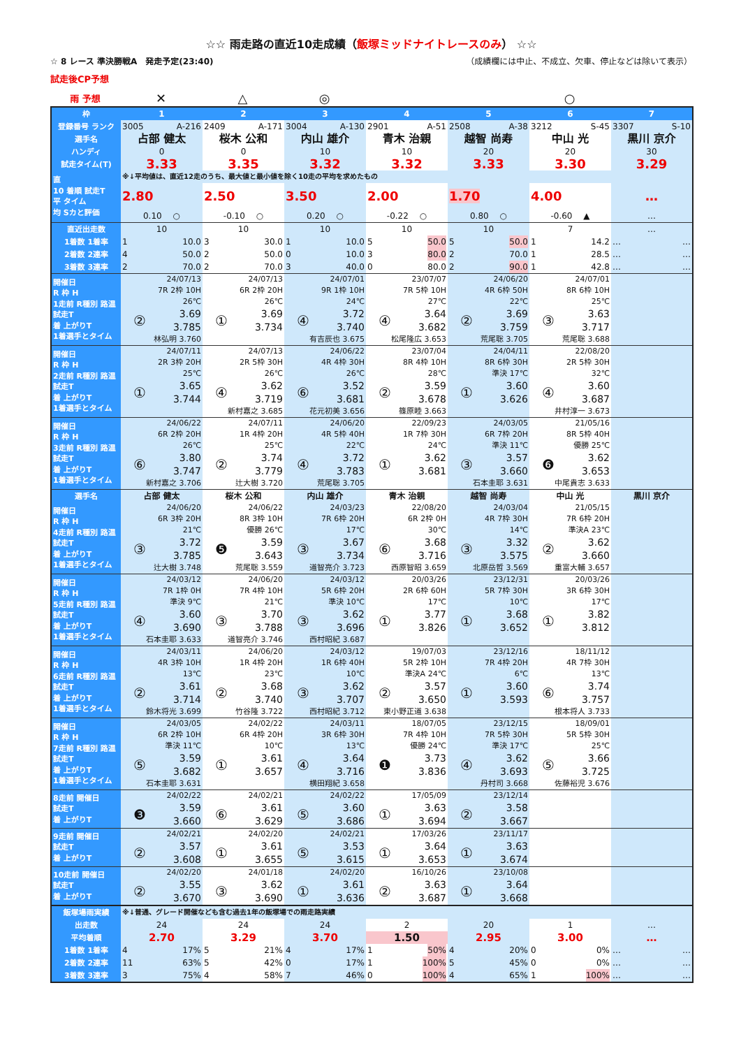☆☆ 雨走路の直近10走成績（飯塚ミッドナイトレースのみ） ☆☆
☆ 8 レース 準決勝戦A　発走予定(23:40) （成績欄には中止、不成立、欠車、停止などは除いて表示）
試走後CP予想
雨 予想
✕ △ ◎ ○
| 枠 | 1 | 2 | 3 | 4 | 5 | 6 | 7 |
| 登録番号 ランク | 3005 A-216 | 2409 A-171 | 3004 A-130 | 2901 A-51 | 2508 A-38 | 3212 S-45 | 3307 S-10 |
| 選手名 | 占部 健太 | 桜木 公和 | 内山 雄介 | 青木 治親 | 越智 尚寿 | 中山 光 | 黒川 京介 |
| ハンディ | 0 | 0 | 10 | 10 | 20 | 20 | 30 |
| 試走タイム(T) | 3.33 | 3.35 | 3.32 | 3.32 | 3.33 | 3.30 | 3.29 |
| 直 10 着順 試走T 平 タイム 均 Sカと評価 | ※↓平均値は、直近12走のうち、最大値と最小値を除く10走の平均を求めたもの | | | | | | |
| | 2.80 | 2.50 | 3.50 | 2.00 | 1.70 | 4.00 | … |
| | 0.10 ○ | -0.10 ○ | 0.20 ○ | -0.22 ○ | 0.80 ○ | -0.60 ▲ | … |
| 直近出走数 | 10 | 10 | 10 | 10 | 10 | 7 | … |
| 1着数 1着率 | 1 10.0 | 3 30.0 | 1 10.0 | 5 50.0 | 5 50.0 | 1 14.2 | … … |
| 2着数 2連率 | 4 50.0 | 2 50.0 | 0 10.0 | 3 80.0 | 2 70.0 | 1 28.5 | … … |
| 3着数 3連率 | 2 70.0 | 2 70.0 | 3 40.0 | 0 80.0 | 2 90.0 | 1 42.8 | … … |
| 開催日 R 枠 H 1走前 R種別 路温 試走T 着 上がりT 1着選手とタイム | 24/07/13 7R 2枠 10H 26℃ ② 3.69 3.785 林弘明 3.760 | 24/07/13 6R 2枠 20H 26℃ ① 3.69 3.734 | 24/07/01 9R 1枠 10H 24℃ ④ 3.72 3.740 有吉辰也 3.675 | 23/07/07 7R 5枠 10H 27℃ ④ 3.64 3.682 松尾隆広 3.653 | 24/06/20 4R 6枠 50H 22℃ ② 3.69 3.759 荒尾聡 3.705 | 24/07/01 8R 6枠 10H 25℃ ③ 3.63 3.717 荒尾聡 3.688 | |
| 開催日 R 枠 H 2走前 R種別 路温 試走T 着 上がりT 1着選手とタイム | 24/07/11 2R 3枠 20H 25℃ ① 3.65 3.744 | 24/07/13 2R 5枠 30H 26℃ ④ 3.62 3.719 新村嘉之 3.685 | 24/06/22 4R 4枠 30H 26℃ ⑥ 3.52 3.681 花元初美 3.656 | 23/07/04 8R 4枠 10H 28℃ ② 3.59 3.678 篠原睦 3.663 | 24/04/11 8R 6枠 30H 準決 17℃ ① 3.60 3.626 | 22/08/20 2R 5枠 30H 32℃ ④ 3.60 3.687 井村淳一 3.673 | |
| 開催日 R 枠 H 3走前 R種別 路温 試走T 着 上がりT 1着選手とタイム | 24/06/22 6R 2枠 20H 26℃ ⑥ 3.80 3.747 新村嘉之 3.706 | 24/07/11 1R 4枠 20H 25℃ ② 3.74 3.779 辻大樹 3.720 | 24/06/20 4R 5枠 40H 22℃ ④ 3.72 3.783 荒尾聡 3.705 | 22/09/23 1R 7枠 30H 24℃ ① 3.62 3.681 | 24/03/05 6R 7枠 20H 準決 11℃ ③ 3.57 3.660 石本圭耶 3.631 | 21/05/16 8R 5枠 40H 優勝 25℃ ❻ 3.62 3.653 中尾貴志 3.633 | |
| 選手名 | 占部 健太 | 桜木 公和 | 内山 雄介 | 青木 治親 | 越智 尚寿 | 中山 光 | 黒川 京介 |
| 開催日 R 枠 H 4走前 R種別 路温 試走T 着 上がりT 1着選手とタイム | 24/06/20 6R 3枠 20H 21℃ ③ 3.72 3.785 辻大樹 3.748 | 24/06/22 8R 3枠 10H 優勝 26℃ ❺ 3.59 3.643 荒尾聡 3.559 | 24/03/23 7R 6枠 20H 17℃ ③ 3.67 3.734 道智亮介 3.723 | 22/08/20 6R 2枠 0H 30℃ ⑥ 3.68 3.716 西原智昭 3.659 | 24/03/04 4R 7枠 30H 14℃ ③ 3.32 3.575 北原岳哲 3.569 | 21/05/15 7R 6枠 20H 準決A 23℃ ② 3.62 3.660 重富大輔 3.657 | |
| 開催日 R 枠 H 5走前 R種別 路温 試走T 着 上がりT 1着選手とタイム | 24/03/12 7R 1枠 0H 準決 9℃ ④ 3.60 3.690 石本圭耶 3.633 | 24/06/20 7R 4枠 10H 21℃ ③ 3.70 3.788 道智亮介 3.746 | 24/03/12 5R 6枠 20H 準決 10℃ ③ 3.62 3.696 西村昭紀 3.687 | 20/03/26 2R 6枠 60H 17℃ ① 3.77 3.826 | 23/12/31 5R 7枠 30H 10℃ ① 3.68 3.652 | 20/03/26 3R 6枠 30H 17℃ ① 3.82 3.812 | |
| 開催日 R 枠 H 6走前 R種別 路温 試走T 着 上がりT 1着選手とタイム | 24/03/11 4R 3枠 10H 13℃ ② 3.61 3.714 鈴木将光 3.699 | 24/06/20 1R 4枠 20H 23℃ ② 3.68 3.740 竹谷隆 3.722 | 24/03/12 1R 6枠 40H 10℃ ③ 3.62 3.707 西村昭紀 3.712 | 19/07/03 5R 2枠 10H 準決A 24℃ ② 3.57 3.650 東小野正道 3.638 | 23/12/16 7R 4枠 20H 6℃ ① 3.60 3.593 | 18/11/12 4R 7枠 30H 13℃ ⑥ 3.74 3.757 根本将人 3.733 | |
| 開催日 R 枠 H 7走前 R種別 路温 試走T 着 上がりT 1着選手とタイム | 24/03/05 6R 2枠 10H 準決 11℃ ⑤ 3.59 3.682 石本圭耶 3.631 | 24/02/22 6R 4枠 20H 10℃ ① 3.61 3.657 | 24/03/11 3R 6枠 30H 13℃ ④ 3.64 3.716 横田翔紀 3.658 | 18/07/05 7R 4枠 10H 優勝 24℃ ❶ 3.73 3.836 | 23/12/15 7R 5枠 30H 準決 17℃ ④ 3.62 3.693 丹村司 3.668 | 18/09/01 5R 5枠 30H 25℃ ⑤ 3.66 3.725 佐藤裕児 3.676 | |
| 8走前 開催日 試走T 着 上がりT | 24/02/22 ❸ 3.59 3.660 | 24/02/21 ⑥ 3.61 3.629 | 24/02/22 ⑤ 3.60 3.686 | 17/05/09 ① 3.63 3.694 | 23/12/14 ② 3.58 3.667 | | |
| 9走前 開催日 試走T 着 上がりT | 24/02/21 ② 3.57 3.608 | 24/02/20 ① 3.61 3.655 | 24/02/21 ⑤ 3.53 3.615 | 17/03/26 ① 3.64 3.653 | 23/11/17 ① 3.63 3.674 | | |
| 10走前 開催日 試走T 着 上がりT | 24/02/20 ② 3.55 3.670 | 24/01/18 ③ 3.62 3.690 | 24/02/20 ① 3.61 3.636 | 16/10/26 ② 3.63 3.687 | 23/10/08 ① 3.64 3.668 | | |
| 飯塚場雨実績 | ※↓普通、グレード開催なども含む過去1年の飯塚場での雨走路実績 | | | | | | |
| 出走数 | 24 | 24 | 24 | 2 | 20 | 1 | … |
| 平均着順 | 2.70 | 3.29 | 3.70 | 1.50 | 2.95 | 3.00 | … |
| 1着数 1着率 | 4 17% | 5 21% | 4 17% | 1 50% | 4 20% | 0 0% | … … |
| 2着数 2連率 | 11 63% | 5 42% | 0 17% | 1 100% | 5 45% | 0 0% | … … |
| 3着数 3連率 | 3 75% | 4 58% | 7 46% | 0 100% | 4 65% | 1 100% | … … |